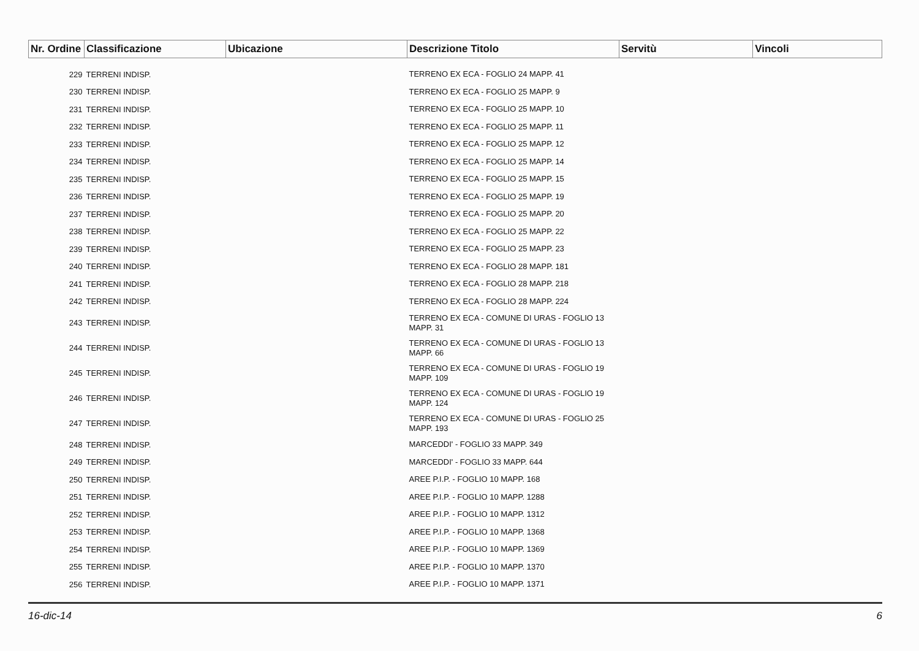| Nr. Ordine | Classificazione | Ubicazione | Descrizione Titolo | Servitù | Vincoli |
| --- | --- | --- | --- | --- | --- |
| 229 | TERRENI INDISP. | | TERRENO EX ECA - FOGLIO 24 MAPP. 41 | | |
| 230 | TERRENI INDISP. | | TERRENO EX ECA - FOGLIO 25 MAPP. 9 | | |
| 231 | TERRENI INDISP. | | TERRENO EX ECA - FOGLIO 25 MAPP. 10 | | |
| 232 | TERRENI INDISP. | | TERRENO EX ECA - FOGLIO 25 MAPP. 11 | | |
| 233 | TERRENI INDISP. | | TERRENO EX ECA - FOGLIO 25 MAPP. 12 | | |
| 234 | TERRENI INDISP. | | TERRENO EX ECA - FOGLIO 25 MAPP. 14 | | |
| 235 | TERRENI INDISP. | | TERRENO EX ECA - FOGLIO 25 MAPP. 15 | | |
| 236 | TERRENI INDISP. | | TERRENO EX ECA - FOGLIO 25 MAPP. 19 | | |
| 237 | TERRENI INDISP. | | TERRENO EX ECA - FOGLIO 25 MAPP. 20 | | |
| 238 | TERRENI INDISP. | | TERRENO EX ECA - FOGLIO 25 MAPP. 22 | | |
| 239 | TERRENI INDISP. | | TERRENO EX ECA - FOGLIO 25 MAPP. 23 | | |
| 240 | TERRENI INDISP. | | TERRENO EX ECA - FOGLIO 28 MAPP. 181 | | |
| 241 | TERRENI INDISP. | | TERRENO EX ECA - FOGLIO 28 MAPP. 218 | | |
| 242 | TERRENI INDISP. | | TERRENO EX ECA - FOGLIO 28 MAPP. 224 | | |
| 243 | TERRENI INDISP. | | TERRENO EX ECA - COMUNE DI URAS - FOGLIO 13 MAPP. 31 | | |
| 244 | TERRENI INDISP. | | TERRENO EX ECA - COMUNE DI URAS - FOGLIO 13 MAPP. 66 | | |
| 245 | TERRENI INDISP. | | TERRENO EX ECA - COMUNE DI URAS - FOGLIO 19 MAPP. 109 | | |
| 246 | TERRENI INDISP. | | TERRENO EX ECA - COMUNE DI URAS - FOGLIO 19 MAPP. 124 | | |
| 247 | TERRENI INDISP. | | TERRENO EX ECA - COMUNE DI URAS - FOGLIO 25 MAPP. 193 | | |
| 248 | TERRENI INDISP. | | MARCEDDI' - FOGLIO 33 MAPP. 349 | | |
| 249 | TERRENI INDISP. | | MARCEDDI' - FOGLIO 33 MAPP. 644 | | |
| 250 | TERRENI INDISP. | | AREE P.I.P. - FOGLIO 10 MAPP. 168 | | |
| 251 | TERRENI INDISP. | | AREE P.I.P. - FOGLIO 10 MAPP. 1288 | | |
| 252 | TERRENI INDISP. | | AREE P.I.P. - FOGLIO 10 MAPP. 1312 | | |
| 253 | TERRENI INDISP. | | AREE P.I.P. - FOGLIO 10 MAPP. 1368 | | |
| 254 | TERRENI INDISP. | | AREE P.I.P. - FOGLIO 10 MAPP. 1369 | | |
| 255 | TERRENI INDISP. | | AREE P.I.P. - FOGLIO 10 MAPP. 1370 | | |
| 256 | TERRENI INDISP. | | AREE P.I.P. - FOGLIO 10 MAPP. 1371 | | |
16-dic-14 6